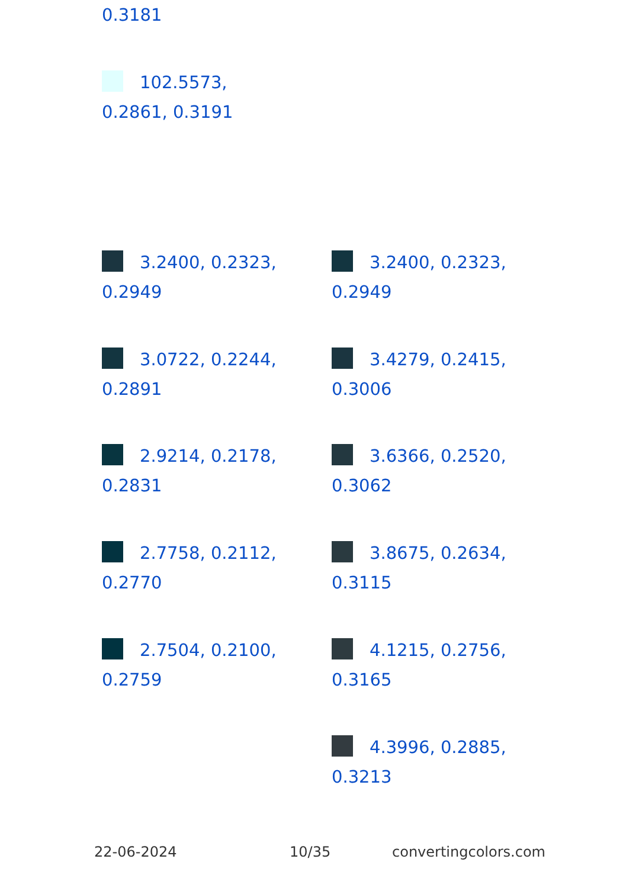0.3181
102.5573, 0.2861, 0.3191
3.2400, 0.2323, 0.2949
3.2400, 0.2323, 0.2949
3.0722, 0.2244, 0.2891
3.4279, 0.2415, 0.3006
2.9214, 0.2178, 0.2831
3.6366, 0.2520, 0.3062
2.7758, 0.2112, 0.2770
3.8675, 0.2634, 0.3115
2.7504, 0.2100, 0.2759
4.1215, 0.2756, 0.3165
4.3996, 0.2885, 0.3213
22-06-2024 10/35 convertingcolors.com